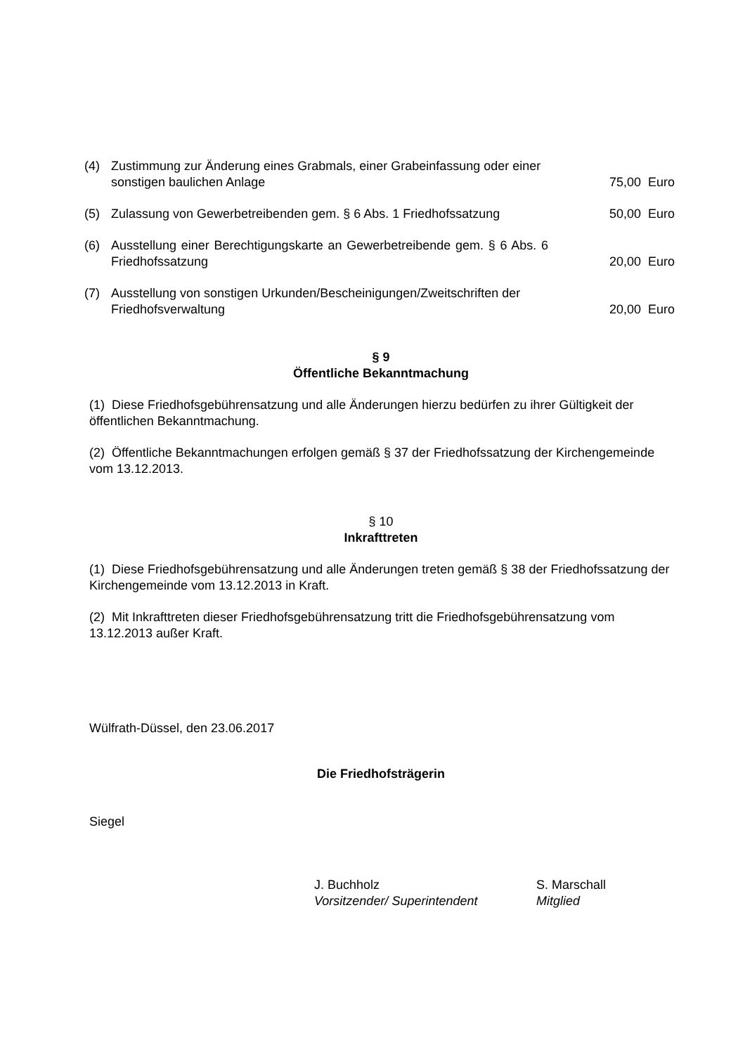(4) Zustimmung zur Änderung eines Grabmals, einer Grabeinfassung oder einer sonstigen baulichen Anlage 75,00 Euro
(5) Zulassung von Gewerbetreibenden gem. § 6 Abs. 1 Friedhofssatzung 50,00 Euro
(6) Ausstellung einer Berechtigungskarte an Gewerbetreibende gem. § 6 Abs. 6 Friedhofssatzung 20,00 Euro
(7) Ausstellung von sonstigen Urkunden/Bescheinigungen/Zweitschriften der Friedhofsverwaltung 20,00 Euro
§ 9
Öffentliche Bekanntmachung
(1) Diese Friedhofsgebührensatzung und alle Änderungen hierzu bedürfen zu ihrer Gültigkeit der öffentlichen Bekanntmachung.
(2) Öffentliche Bekanntmachungen erfolgen gemäß § 37 der Friedhofssatzung der Kirchengemeinde vom 13.12.2013.
§ 10
Inkrafttreten
(1) Diese Friedhofsgebührensatzung und alle Änderungen treten gemäß § 38 der Friedhofssatzung der Kirchengemeinde vom 13.12.2013 in Kraft.
(2) Mit Inkrafttreten dieser Friedhofsgebührensatzung tritt die Friedhofsgebührensatzung vom 13.12.2013 außer Kraft.
Wülfrath-Düssel, den 23.06.2017
Die Friedhofsträgerin
Siegel
J. Buchholz
Vorsitzender/ Superintendent
S. Marschall
Mitglied